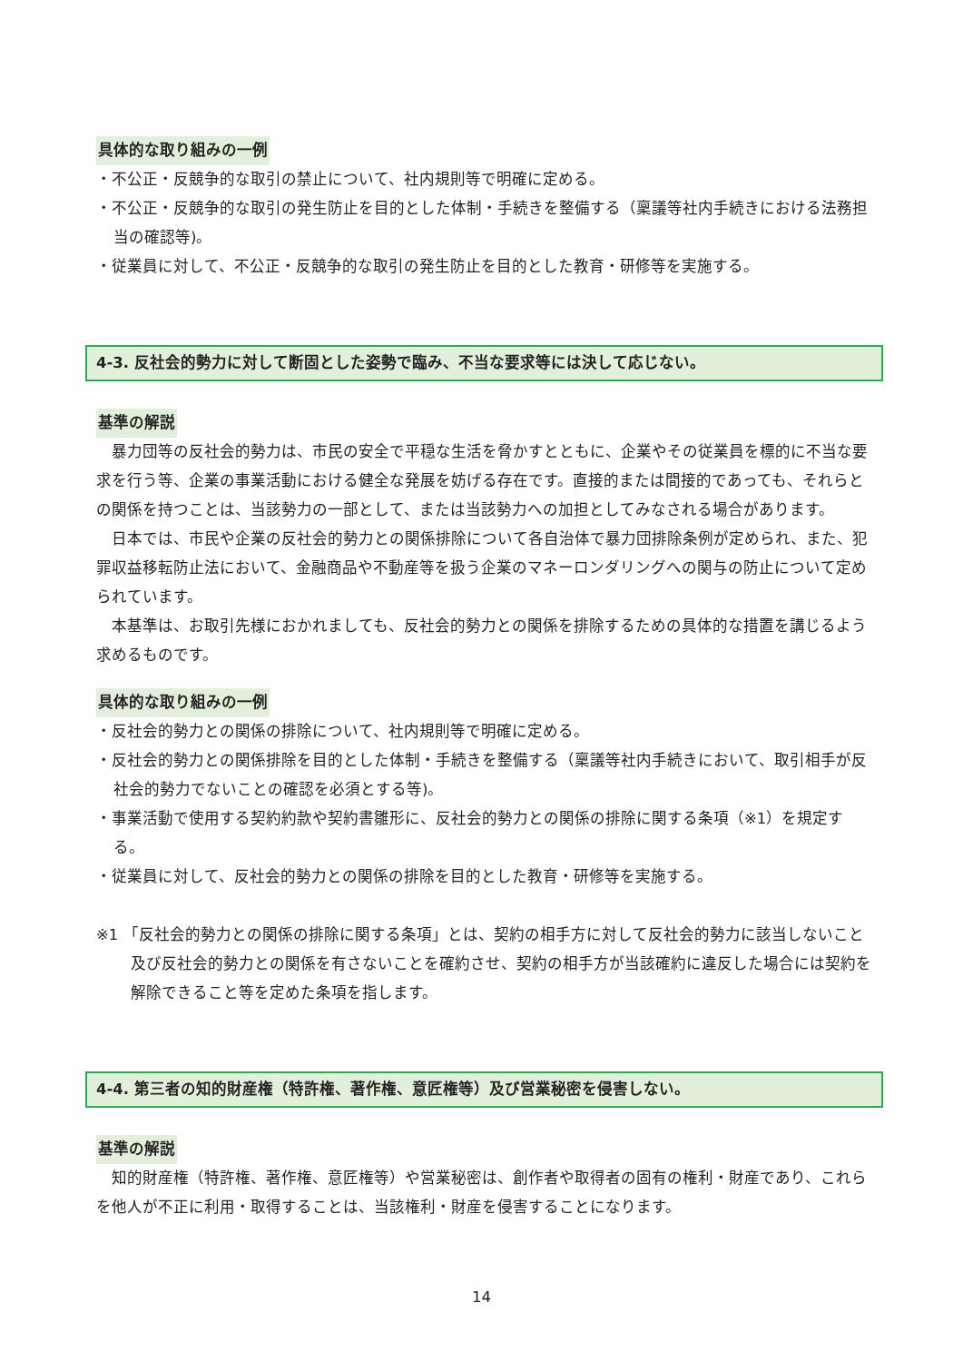具体的な取り組みの一例
・不公正・反競争的な取引の禁止について、社内規則等で明確に定める。
・不公正・反競争的な取引の発生防止を目的とした体制・手続きを整備する（稟議等社内手続きにおける法務担当の確認等)。
・従業員に対して、不公正・反競争的な取引の発生防止を目的とした教育・研修等を実施する。
4-3. 反社会的勢力に対して断固とした姿勢で臨み、不当な要求等には決して応じない。
基準の解説
　暴力団等の反社会的勢力は、市民の安全で平穏な生活を脅かすとともに、企業やその従業員を標的に不当な要求を行う等、企業の事業活動における健全な発展を妨げる存在です。直接的または間接的であっても、それらとの関係を持つことは、当該勢力の一部として、または当該勢力への加担としてみなされる場合があります。
　日本では、市民や企業の反社会的勢力との関係排除について各自治体で暴力団排除条例が定められ、また、犯罪収益移転防止法において、金融商品や不動産等を扱う企業のマネーロンダリングへの関与の防止について定められています。
　本基準は、お取引先様におかれましても、反社会的勢力との関係を排除するための具体的な措置を講じるよう求めるものです。
具体的な取り組みの一例
・反社会的勢力との関係の排除について、社内規則等で明確に定める。
・反社会的勢力との関係排除を目的とした体制・手続きを整備する（稟議等社内手続きにおいて、取引相手が反社会的勢力でないことの確認を必須とする等)。
・事業活動で使用する契約約款や契約書雛形に、反社会的勢力との関係の排除に関する条項（※1）を規定する。
・従業員に対して、反社会的勢力との関係の排除を目的とした教育・研修等を実施する。
※1 「反社会的勢力との関係の排除に関する条項」とは、契約の相手方に対して反社会的勢力に該当しないこと及び反社会的勢力との関係を有さないことを確約させ、契約の相手方が当該確約に違反した場合には契約を解除できること等を定めた条項を指します。
4-4. 第三者の知的財産権（特許権、著作権、意匠権等）及び営業秘密を侵害しない。
基準の解説
　知的財産権（特許権、著作権、意匠権等）や営業秘密は、創作者や取得者の固有の権利・財産であり、これらを他人が不正に利用・取得することは、当該権利・財産を侵害することになります。
14